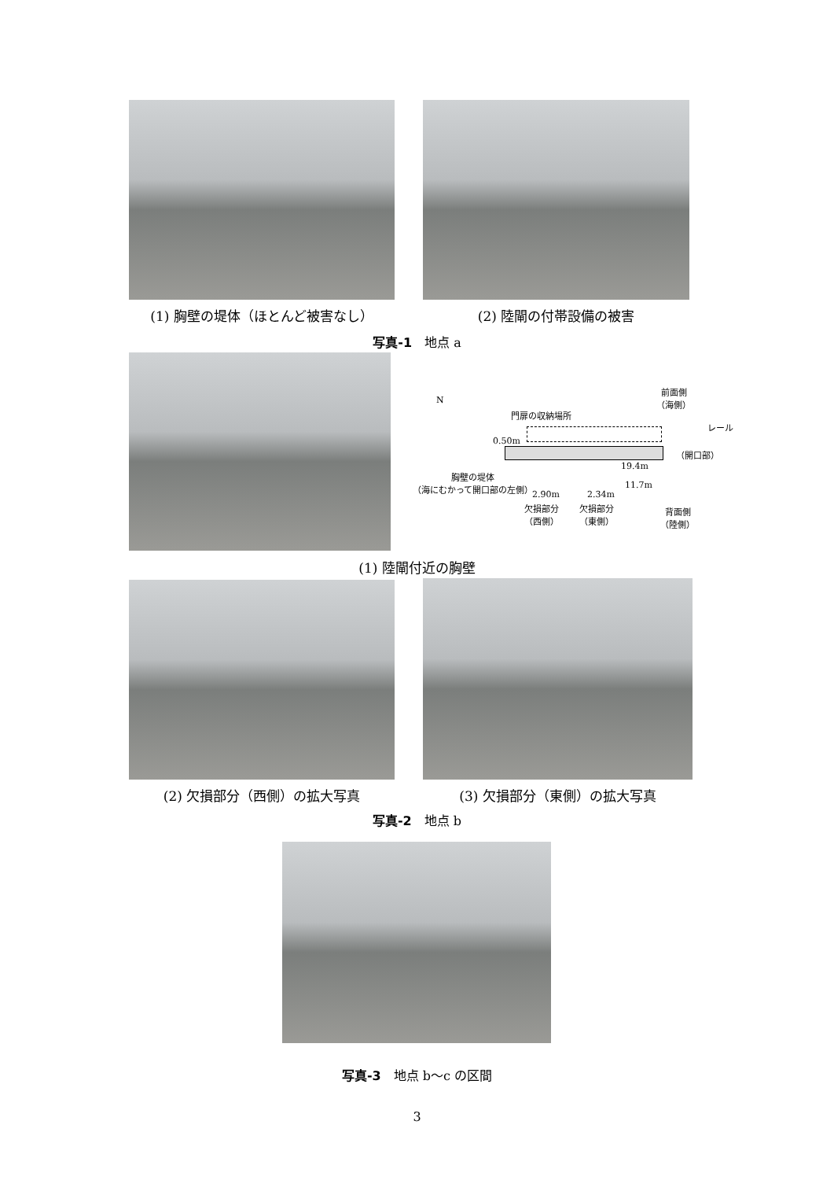(1) 胸壁の堤体（ほとんど被害なし） (2) 陸閘の付帯設備の被害
写真-1　地点 a
N
前面側
（海側）
門扉の収納場所
レール
0.50m
（開口部）
19.4m
胸壁の堤体
（海にむかって開口部の左側）
11.7m
2.90m 2.34m
欠損部分
（西側）
欠損部分
（東側）
背面側
（陸側）
(1) 陸閘付近の胸壁
(2) 欠損部分（西側）の拡大写真 (3) 欠損部分（東側）の拡大写真
写真-2　地点 b
写真-3　地点 b～c の区間
3